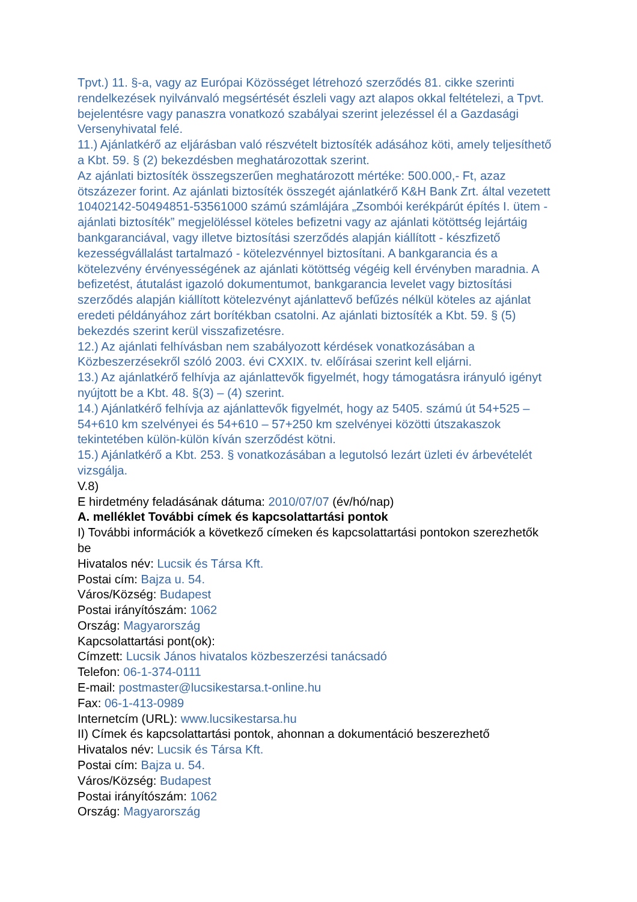Tpvt.) 11. §-a, vagy az Európai Közösséget létrehozó szerződés 81. cikke szerinti rendelkezések nyilvánvaló megsértését észleli vagy azt alapos okkal feltételezi, a Tpvt. bejelentésre vagy panaszra vonatkozó szabályai szerint jelezéssel él a Gazdasági Versenyhivatal felé.
11.) Ajánlatkérő az eljárásban való részvételt biztosíték adásához köti, amely teljesíthető a Kbt. 59. § (2) bekezdésben meghatározottak szerint.
Az ajánlati biztosíték összegszerűen meghatározott mértéke: 500.000,- Ft, azaz ötszázezer forint. Az ajánlati biztosíték összegét ajánlatkérő K&H Bank Zrt. által vezetett 10402142-50494851-53561000 számú számlájára „Zsombói kerékpárút építés I. ütem - ajánlati biztosíték” megjelöléssel köteles befizetni vagy az ajánlati kötöttség lejártáig bankgaranciával, vagy illetve biztosítási szerződés alapján kiállított - készfizető kezességvállalást tartalmazó - kötelezvénnyel biztosítani. A bankgarancia és a kötelezvény érvényességének az ajánlati kötöttség végéig kell érvényben maradnia. A befizetést, átutalást igazoló dokumentumot, bankgarancia levelet vagy biztosítási szerződés alapján kiállított kötelezvényt ajánlattevő befűzés nélkül köteles az ajánlat eredeti példányához zárt borítékban csatolni. Az ajánlati biztosíték a Kbt. 59. § (5) bekezdés szerint kerül visszafizetésre.
12.) Az ajánlati felhívásban nem szabályozott kérdések vonatkozásában a Közbeszerzésekről szóló 2003. évi CXXIX. tv. előírásai szerint kell eljárni.
13.) Az ajánlatkérő felhívja az ajánlattevők figyelmét, hogy támogatásra irányuló igényt nyújtott be a Kbt. 48. §(3) – (4) szerint.
14.) Ajánlatkérő felhívja az ajánlattevők figyelmét, hogy az 5405. számú út 54+525 – 54+610 km szelvényei és 54+610 – 57+250 km szelvényei közötti útszakaszok tekintetében külön-külön kíván szerződést kötni.
15.) Ajánlatkérő a Kbt. 253. § vonatkozásában a legutolsó lezárt üzleti év árbevételét vizsgálja.
V.8)
E hirdetmény feladásának dátuma: 2010/07/07 (év/hó/nap)
A. melléklet További címek és kapcsolattartási pontok
I) További információk a következő címeken és kapcsolattartási pontokon szerezhetők be
Hivatalos név: Lucsik és Társa Kft.
Postai cím: Bajza u. 54.
Város/Község: Budapest
Postai irányítószám: 1062
Ország: Magyarország
Kapcsolattartási pont(ok):
Címzett: Lucsik János hivatalos közbeszerzési tanácsadó
Telefon: 06-1-374-0111
E-mail: postmaster@lucsikestarsa.t-online.hu
Fax: 06-1-413-0989
Internetcím (URL): www.lucsikestarsa.hu
II) Címek és kapcsolattartási pontok, ahonnan a dokumentáció beszerezhető
Hivatalos név: Lucsik és Társa Kft.
Postai cím: Bajza u. 54.
Város/Község: Budapest
Postai irányítószám: 1062
Ország: Magyarország